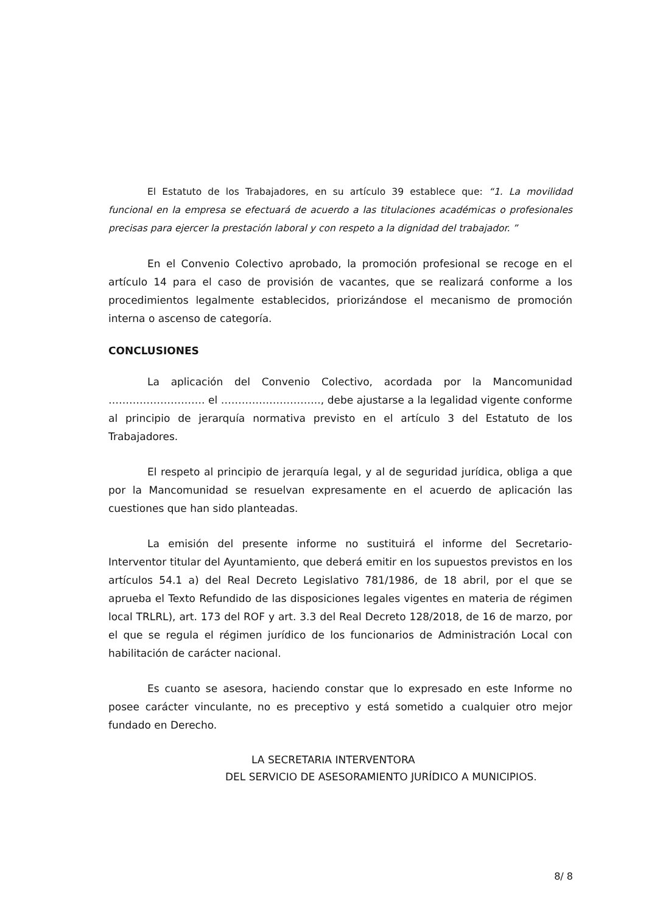El Estatuto de los Trabajadores, en su artículo 39 establece que: “1. La movilidad funcional en la empresa se efectuará de acuerdo a las titulaciones académicas o profesionales precisas para ejercer la prestación laboral y con respeto a la dignidad del trabajador. ”
En el Convenio Colectivo aprobado, la promoción profesional se recoge en el artículo 14 para el caso de provisión de vacantes, que se realizará conforme a los procedimientos legalmente establecidos, priorizándose el mecanismo de promoción interna o ascenso de categoría.
CONCLUSIONES
La aplicación del Convenio Colectivo, acordada por la Mancomunidad ………………………. el ……………………….., debe ajustarse a la legalidad vigente conforme al principio de jerarquía normativa previsto en el artículo 3 del Estatuto de los Trabajadores.
El respeto al principio de jerarquía legal, y al de seguridad jurídica, obliga a que por la Mancomunidad se resuelvan expresamente en el acuerdo de aplicación las cuestiones que han sido planteadas.
La emisión del presente informe no sustituirá el informe del Secretario-Interventor titular del Ayuntamiento, que deberá emitir en los supuestos previstos en los artículos 54.1 a) del Real Decreto Legislativo 781/1986, de 18 abril, por el que se aprueba el Texto Refundido de las disposiciones legales vigentes en materia de régimen local TRLRL), art. 173 del ROF y art. 3.3 del Real Decreto 128/2018, de 16 de marzo, por el que se regula el régimen jurídico de los funcionarios de Administración Local con habilitación de carácter nacional.
Es cuanto se asesora, haciendo constar que lo expresado en este Informe no posee carácter vinculante, no es preceptivo y está sometido a cualquier otro mejor fundado en Derecho.
LA SECRETARIA INTERVENTORA
DEL SERVICIO DE ASESORAMIENTO JURÍDICO A MUNICIPIOS.
8/ 8